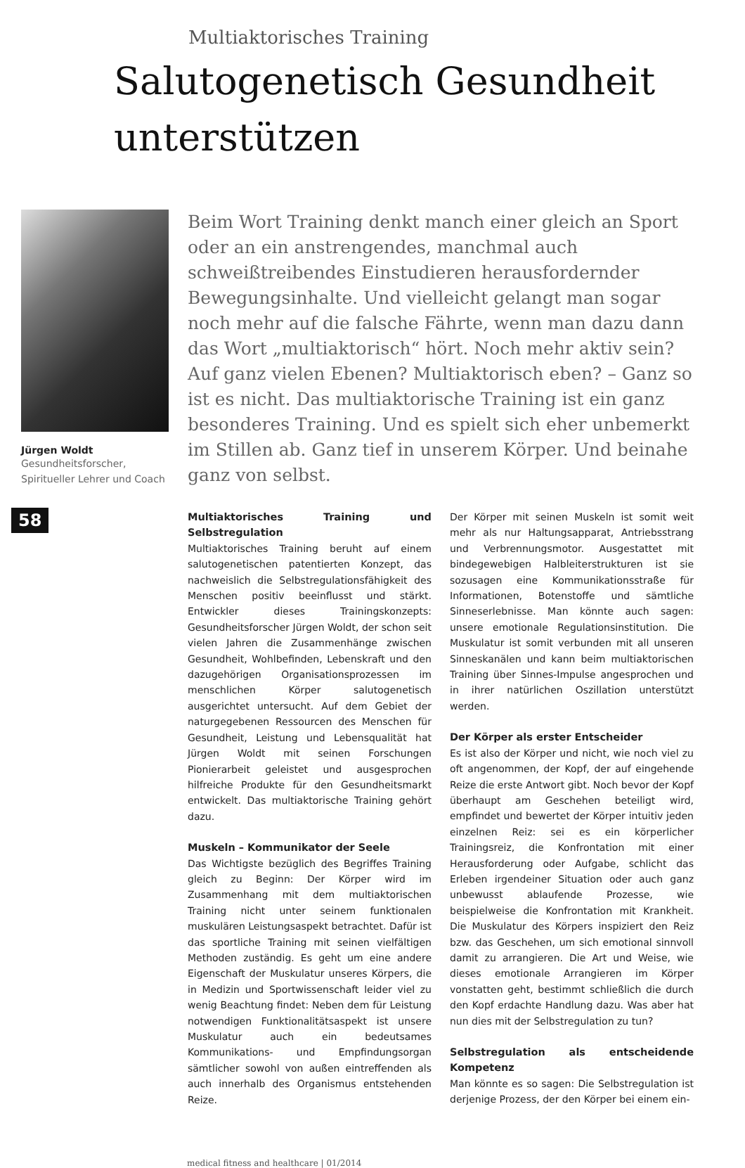Multiaktorisches Training
Salutogenetisch Gesundheit
unterstützen
Jürgen Woldt
Gesundheitsforscher,
Spiritueller Lehrer und Coach
58
Beim Wort Training denkt manch einer gleich an Sport oder an ein anstrengendes, manchmal auch schweißtreibendes Einstudieren herausfordernder Bewegungsinhalte. Und vielleicht gelangt man sogar noch mehr auf die falsche Fährte, wenn man dazu dann das Wort „multiaktorisch“ hört. Noch mehr aktiv sein? Auf ganz vielen Ebenen? Multiaktorisch eben? – Ganz so ist es nicht. Das multiaktorische Training ist ein ganz besonderes Training. Und es spielt sich eher unbemerkt im Stillen ab. Ganz tief in unserem Körper. Und beinahe ganz von selbst.
Multiaktorisches Training und Selbstregulation
Multiaktorisches Training beruht auf einem salutogenetischen patentierten Konzept, das nachweislich die Selbstregulationsfähigkeit des Menschen positiv beeinflusst und stärkt. Entwickler dieses Trainingskonzepts: Gesundheitsforscher Jürgen Woldt, der schon seit vielen Jahren die Zusammenhänge zwischen Gesundheit, Wohlbefinden, Lebenskraft und den dazugehörigen Organisationsprozessen im menschlichen Körper salutogenetisch ausgerichtet untersucht. Auf dem Gebiet der naturgegebenen Ressourcen des Menschen für Gesundheit, Leistung und Lebensqualität hat Jürgen Woldt mit seinen Forschungen Pionierarbeit geleistet und ausgesprochen hilfreiche Produkte für den Gesundheitsmarkt entwickelt. Das multiaktorische Training gehört dazu.
Muskeln – Kommunikator der Seele
Das Wichtigste bezüglich des Begriffes Training gleich zu Beginn: Der Körper wird im Zusammenhang mit dem multiaktorischen Training nicht unter seinem funktionalen muskulären Leistungsaspekt betrachtet. Dafür ist das sportliche Training mit seinen vielfältigen Methoden zuständig. Es geht um eine andere Eigenschaft der Muskulatur unseres Körpers, die in Medizin und Sportwissenschaft leider viel zu wenig Beachtung findet: Neben dem für Leistung notwendigen Funktionalitätsaspekt ist unsere Muskulatur auch ein bedeutsames Kommunikations- und Empfindungsorgan sämtlicher sowohl von außen eintreffenden als auch innerhalb des Organismus entstehenden Reize.
Der Körper mit seinen Muskeln ist somit weit mehr als nur Haltungsapparat, Antriebsstrang und Verbrennungsmotor. Ausgestattet mit bindegewebigen Halbleiterstrukturen ist sie sozusagen eine Kommunikationsstraße für Informationen, Botenstoffe und sämtliche Sinneserlebnisse. Man könnte auch sagen: unsere emotionale Regulationsinstitution. Die Muskulatur ist somit verbunden mit all unseren Sinneskanälen und kann beim multiaktorischen Training über Sinnes-Impulse angesprochen und in ihrer natürlichen Oszillation unterstützt werden.
Der Körper als erster Entscheider
Es ist also der Körper und nicht, wie noch viel zu oft angenommen, der Kopf, der auf eingehende Reize die erste Antwort gibt. Noch bevor der Kopf überhaupt am Geschehen beteiligt wird, empfindet und bewertet der Körper intuitiv jeden einzelnen Reiz: sei es ein körperlicher Trainingsreiz, die Konfrontation mit einer Herausforderung oder Aufgabe, schlicht das Erleben irgendeiner Situation oder auch ganz unbewusst ablaufende Prozesse, wie beispielweise die Konfrontation mit Krankheit. Die Muskulatur des Körpers inspiziert den Reiz bzw. das Geschehen, um sich emotional sinnvoll damit zu arrangieren. Die Art und Weise, wie dieses emotionale Arrangieren im Körper vonstatten geht, bestimmt schließlich die durch den Kopf erdachte Handlung dazu. Was aber hat nun dies mit der Selbstregulation zu tun?
Selbstregulation als entscheidende Kompetenz
Man könnte es so sagen: Die Selbstregulation ist derjenige Prozess, der den Körper bei einem ein-
medical fitness and healthcare | 01/2014